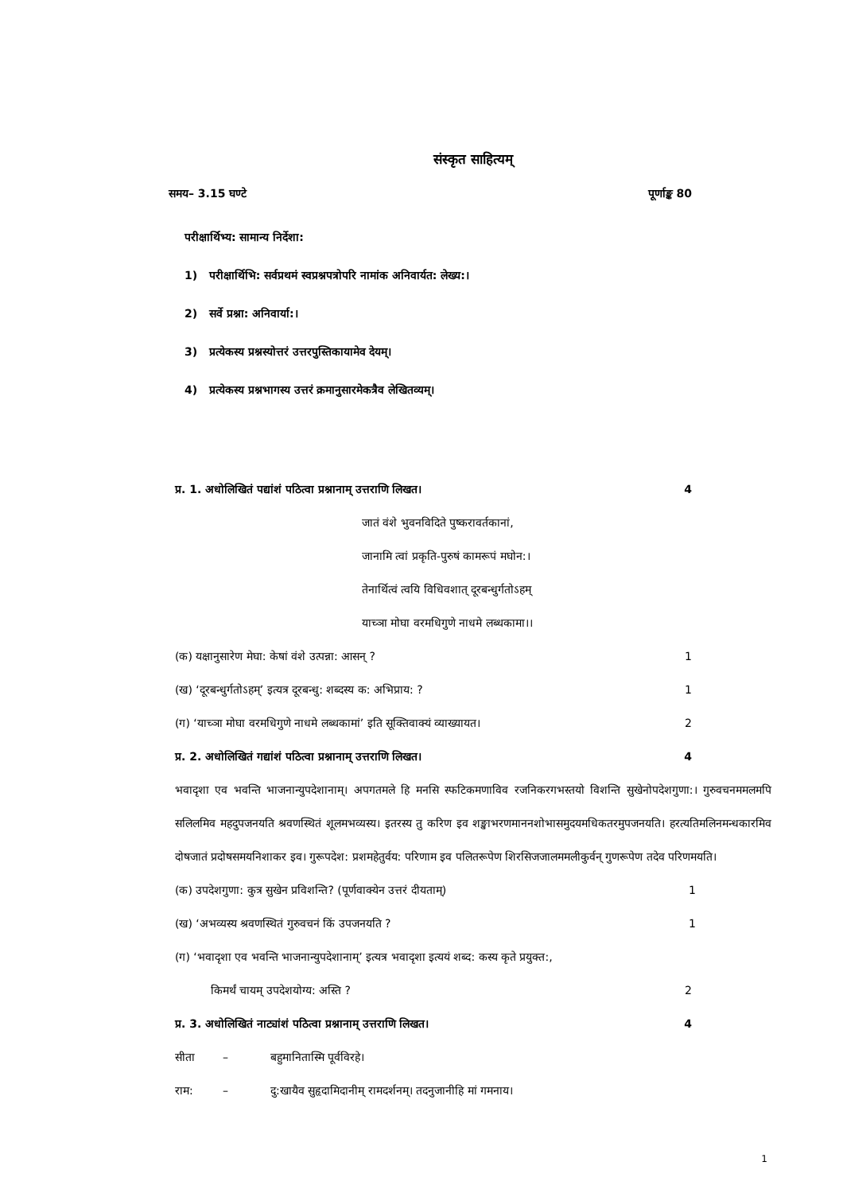संस्कृत साहित्यम्
समय– 3.15 घण्टे पूर्णाङ्क 80
परीक्षार्थिभ्य: सामान्य निर्देशा:
1) परीक्षार्थिभि: सर्वप्रथमं स्वप्रश्नपत्रोपरि नामांक अनिवार्यत: लेख्य:।
2) सर्वे प्रश्ना: अनिवार्या:।
3) प्रत्येकस्य प्रश्नस्योत्तरं उत्तरपुस्तिकायामेव देयम्।
4) प्रत्येकस्य प्रश्नभागस्य उत्तरं क्रमानुसारमेकत्रैव लेखितव्यम्।
प्र. 1. अधोलिखितं पद्यांशं पठित्वा प्रश्नानाम् उत्तराणि लिखत। 4
जातं वंशे भुवनविदिते पुष्करावर्तकानां,
जानामि त्वां प्रकृति-पुरुषं कामरूपं मघोन:।
तेनार्थित्वं त्वयि विधिवशात् दूरबन्धुर्गतोऽहम्
याच्ञा मोघा वरमधिगुणे नाधमे लब्धकामा।।
(क) यक्षानुसारेण मेघा: केषां वंशे उत्पन्ना: आसन् ? 1
(ख) ‘दूरबन्धुर्गतोऽहम्’ इत्यत्र दूरबन्धु: शब्दस्य क: अभिप्राय: ? 1
(ग) ‘याच्ञा मोघा वरमधिगुणे नाधमे लब्धकामां’ इति सूक्तिवाक्यं व्याख्यायत। 2
प्र. 2. अधोलिखितं गद्यांशं पठित्वा प्रश्नानाम् उत्तराणि लिखत। 4
भवादृशा एव भवन्ति भाजनान्युपदेशानाम्। अपगतमले हि मनसि स्फटिकमणाविव रजनिकरगभस्तयो विशन्ति सुखेनोपदेशगुणा:। गुरुवचनममलमपि सलिलमिव महदुपजनयति श्रवणस्थितं शूलमभव्यस्य। इतरस्य तु करिण इव शङ्खाभरणमाननशोभासमुदयमधिकतरमुपजनयति। हरत्यतिमलिनमन्धकारमिव दोषजातं प्रदोषसमयनिशाकर इव। गुरूपदेश: प्रशमहेतुर्वय: परिणाम इव पलितरूपेण शिरसिजजालममलीकुर्वन् गुणरूपेण तदेव परिणमयति।
(क) उपदेशगुणा: कुत्र सुखेन प्रविशन्ति? (पूर्णवाक्येन उत्तरं दीयताम्) 1
(ख) ‘अभव्यस्य श्रवणस्थितं गुरुवचनं किं उपजनयति ? 1
(ग) ‘भवादृशा एव भवन्ति भाजनान्युपदेशानाम्’ इत्यत्र भवादृशा इत्ययं शब्द: कस्य कृते प्रयुक्त:,
किमर्थं चायम् उपदेशयोग्य: अस्ति ? 2
प्र. 3. अधोलिखितं नाट्यांशं पठित्वा प्रश्नानाम् उत्तराणि लिखत। 4
सीता – बहुमानितास्मि पूर्वविरहे।
राम: – दु:खायैव सुहृदामिदानीम् रामदर्शनम्। तदनुजानीहि मां गमनाय।
1